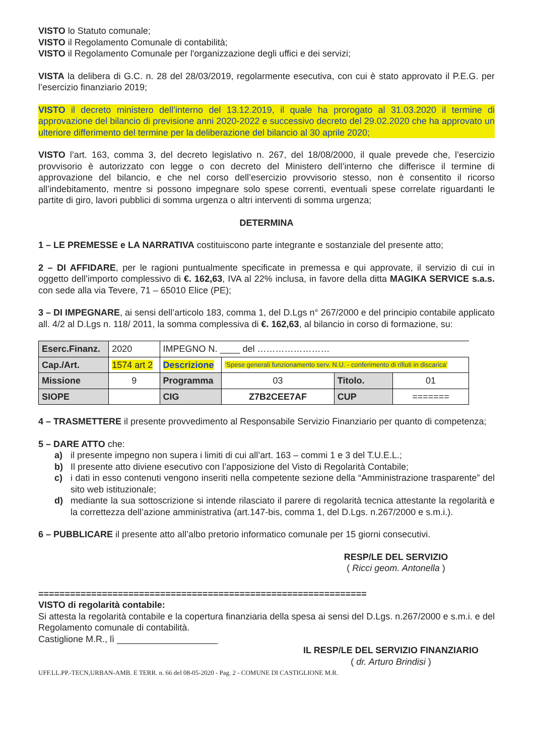VISTO lo Statuto comunale;
VISTO il Regolamento Comunale di contabilità;
VISTO il Regolamento Comunale per l'organizzazione degli uffici e dei servizi;
VISTA la delibera di G.C. n. 28 del 28/03/2019, regolarmente esecutiva, con cui è stato approvato il P.E.G. per l’esercizio finanziario 2019;
VISTO il decreto ministero dell’interno del 13.12.2019, il quale ha prorogato al 31.03.2020 il termine di approvazione del bilancio di previsione anni 2020-2022 e successivo decreto del 29.02.2020 che ha approvato un ulteriore differimento del termine per la deliberazione del bilancio al 30 aprile 2020;
VISTO l’art. 163, comma 3, del decreto legislativo n. 267, del 18/08/2000, il quale prevede che, l’esercizio provvisorio è autorizzato con legge o con decreto del Ministero dell’interno che differisce il termine di approvazione del bilancio, e che nel corso dell’esercizio provvisorio stesso, non è consentito il ricorso all’indebitamento, mentre si possono impegnare solo spese correnti, eventuali spese correlate riguardanti le partite di giro, lavori pubblici di somma urgenza o altri interventi di somma urgenza;
DETERMINA
1 – LE PREMESSE e LA NARRATIVA costituiscono parte integrante e sostanziale del presente atto;
2 – DI AFFIDARE, per le ragioni puntualmente specificate in premessa e qui approvate, il servizio di cui in oggetto dell’importo complessivo di €. 162,63, IVA al 22% inclusa, in favore della ditta MAGIKA SERVICE s.a.s. con sede alla via Tevere, 71 – 65010 Elice (PE);
3 – DI IMPEGNARE, ai sensi dell’articolo 183, comma 1, del D.Lgs n° 267/2000 e del principio contabile applicato all. 4/2 al D.Lgs n. 118/ 2011, la somma complessiva di €. 162,63, al bilancio in corso di formazione, su:
| Eserc.Finanz. | 2020 | IMPEGNO N. ____ del …………………… | | | |
| Cap./Art. | 1574 art 2 | Descrizione | ‘Spese generali funzionamento serv. N.U. - conferimento di rifiuti in discarica’ | | |
| Missione | 9 | Programma | 03 | Titolo. | 01 |
| SIOPE | | CIG | Z7B2CEE7AF | CUP | ======= |
4 – TRASMETTERE il presente provvedimento al Responsabile Servizio Finanziario per quanto di competenza;
5 – DARE ATTO che:
a) il presente impegno non supera i limiti di cui all’art. 163 – commi 1 e 3 del T.U.E.L.;
b) Il presente atto diviene esecutivo con l’apposizione del Visto di Regolarità Contabile;
c) i dati in esso contenuti vengono inseriti nella competente sezione della “Amministrazione trasparente” del sito web istituzionale;
d) mediante la sua sottoscrizione si intende rilasciato il parere di regolarità tecnica attestante la regolarità e la correttezza dell’azione amministrativa (art.147-bis, comma 1, del D.Lgs. n.267/2000 e s.m.i.).
6 – PUBBLICARE il presente atto all’albo pretorio informatico comunale per 15 giorni consecutivi.
RESP/LE DEL SERVIZIO
( Ricci geom. Antonella )
==============================================================
VISTO di regolarità contabile:
Si attesta la regolarità contabile e la copertura finanziaria della spesa ai sensi del D.Lgs. n.267/2000 e s.m.i. e del Regolamento comunale di contabilità.
Castiglione M.R., lì ____________________
IL RESP/LE DEL SERVIZIO FINANZIARIO
( dr. Arturo Brindisi )
UFF.LL.PP.-TECN,URBAN-AMB. E TERR. n. 66 del 08-05-2020 - Pag. 2 - COMUNE DI CASTIGLIONE M.R.